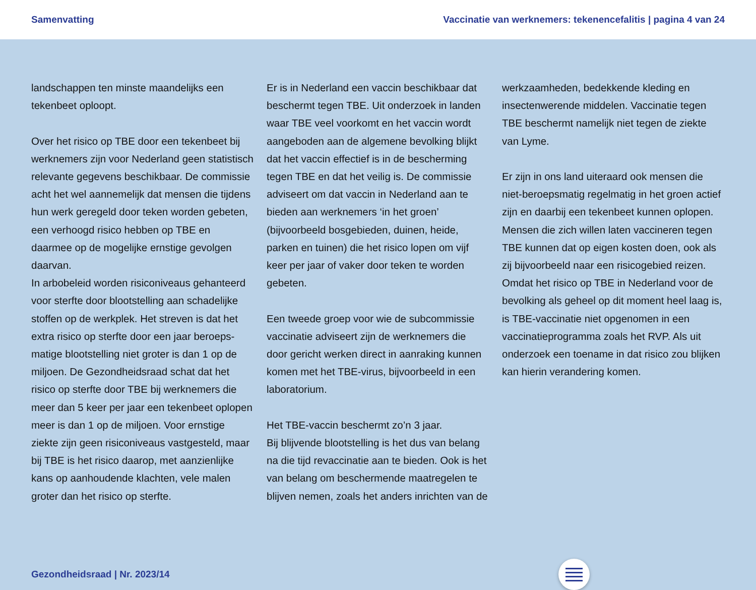Samenvatting Vaccinatie van werknemers: tekenencefalitis | pagina 4 van 24
landschappen ten minste maandelijks een tekenbeet oploopt.
Over het risico op TBE door een tekenbeet bij werknemers zijn voor Nederland geen statistisch relevante gegevens beschikbaar. De commissie acht het wel aannemelijk dat mensen die tijdens hun werk geregeld door teken worden gebeten, een verhoogd risico hebben op TBE en daarmee op de mogelijke ernstige gevolgen daarvan.
In arbobeleid worden risiconiveaus gehanteerd voor sterfte door blootstelling aan schadelijke stoffen op de werkplek. Het streven is dat het extra risico op sterfte door een jaar beroeps-matige blootstelling niet groter is dan 1 op de miljoen. De Gezondheidsraad schat dat het risico op sterfte door TBE bij werknemers die meer dan 5 keer per jaar een tekenbeet oplopen meer is dan 1 op de miljoen. Voor ernstige ziekte zijn geen risiconiveaus vastgesteld, maar bij TBE is het risico daarop, met aanzienlijke kans op aanhoudende klachten, vele malen groter dan het risico op sterfte.
Er is in Nederland een vaccin beschikbaar dat beschermt tegen TBE. Uit onderzoek in landen waar TBE veel voorkomt en het vaccin wordt aangeboden aan de algemene bevolking blijkt dat het vaccin effectief is in de bescherming tegen TBE en dat het veilig is. De commissie adviseert om dat vaccin in Nederland aan te bieden aan werknemers ‘in het groen’ (bijvoorbeeld bosgebieden, duinen, heide, parken en tuinen) die het risico lopen om vijf keer per jaar of vaker door teken te worden gebeten.
Een tweede groep voor wie de subcommissie vaccinatie adviseert zijn de werknemers die door gericht werken direct in aanraking kunnen komen met het TBE-virus, bijvoorbeeld in een laboratorium.
Het TBE-vaccin beschermt zo’n 3 jaar.
Bij blijvende blootstelling is het dus van belang na die tijd revaccinatie aan te bieden. Ook is het van belang om beschermende maatregelen te blijven nemen, zoals het anders inrichten van de
werkzaamheden, bedekkende kleding en insectenwerende middelen. Vaccinatie tegen TBE beschermt namelijk niet tegen de ziekte van Lyme.
Er zijn in ons land uiteraard ook mensen die niet-beroepsmatig regelmatig in het groen actief zijn en daarbij een tekenbeet kunnen oplopen. Mensen die zich willen laten vaccineren tegen TBE kunnen dat op eigen kosten doen, ook als zij bijvoorbeeld naar een risicogebied reizen. Omdat het risico op TBE in Nederland voor de bevolking als geheel op dit moment heel laag is, is TBE-vaccinatie niet opgenomen in een vaccinatieprogramma zoals het RVP. Als uit onderzoek een toename in dat risico zou blijken kan hierin verandering komen.
Gezondheidsraad | Nr. 2023/14